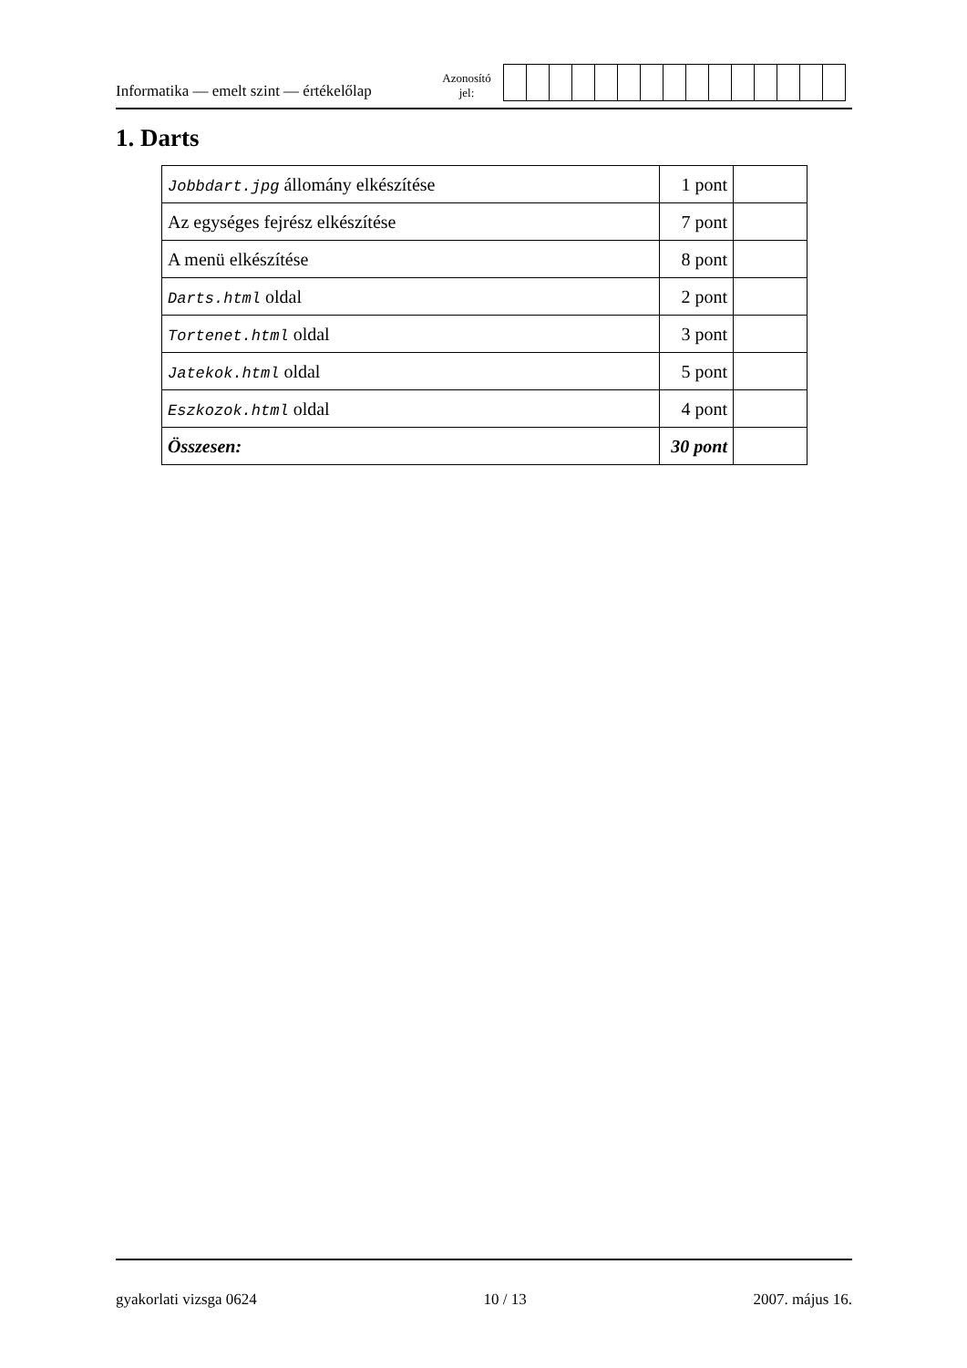Informatika — emelt szint — értékelőlap
Azonosító
jel:
1. Darts
| Jobbdart.jpg állomány elkészítése | 1 pont | |
| Az egységes fejrész elkészítése | 7 pont | |
| A menü elkészítése | 8 pont | |
| Darts.html oldal | 2 pont | |
| Tortenet.html oldal | 3 pont | |
| Jatekok.html oldal | 5 pont | |
| Eszkozok.html oldal | 4 pont | |
| Összesen: | 30 pont | |
gyakorlati vizsga 0624 10 / 13 2007. május 16.